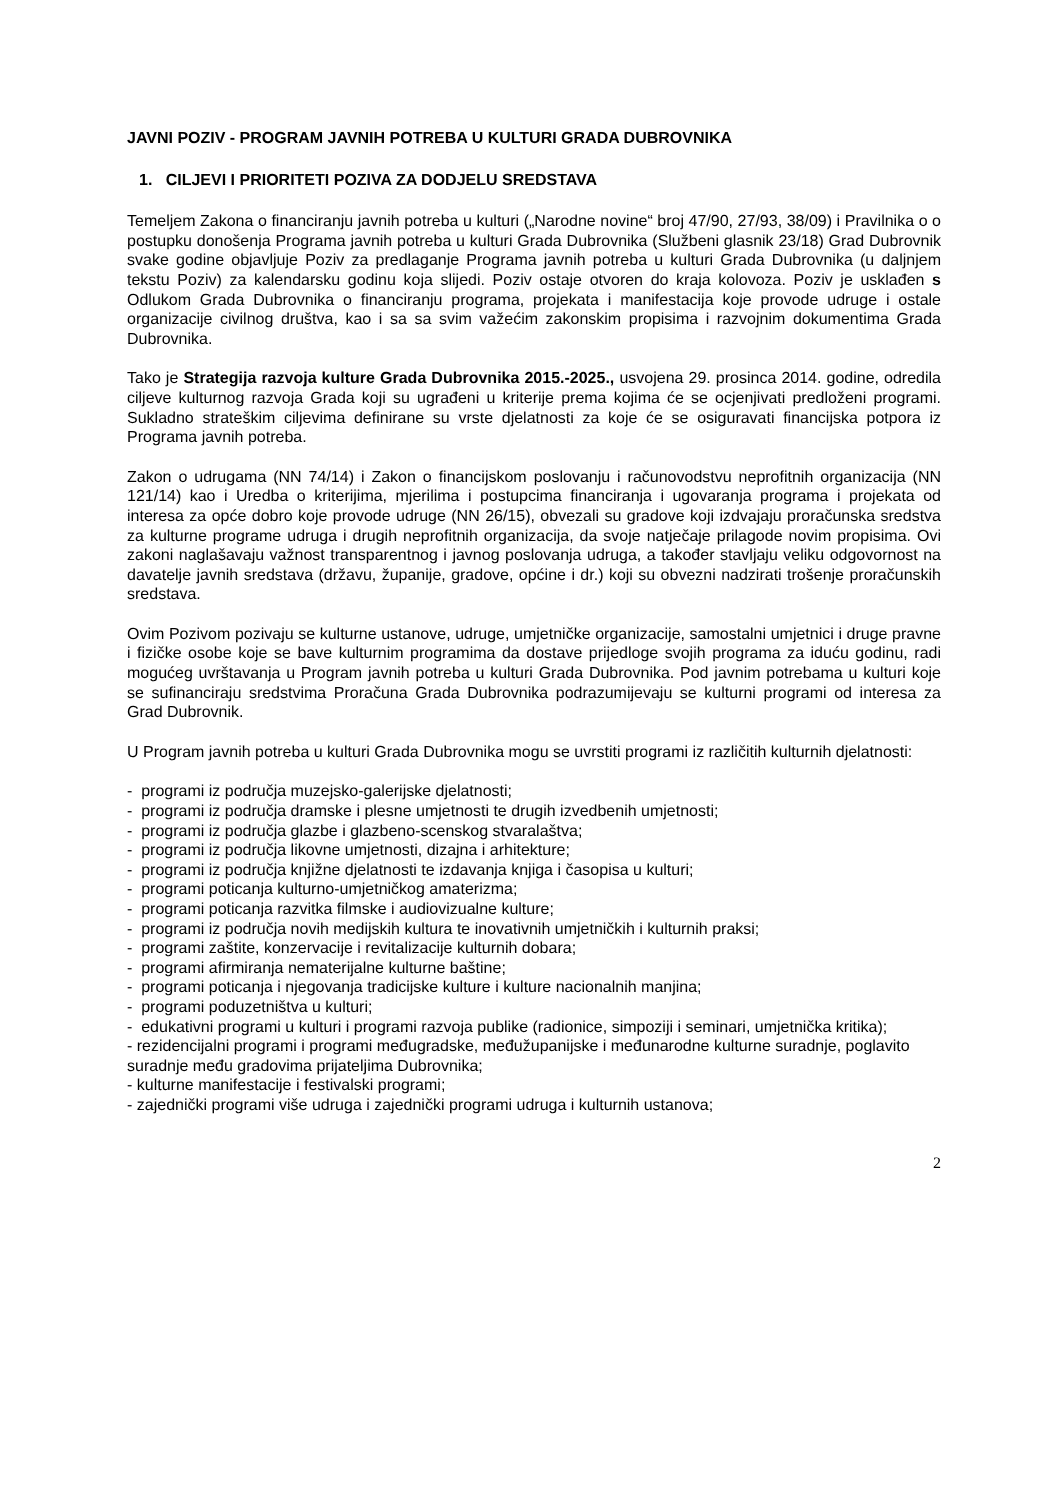JAVNI POZIV - PROGRAM JAVNIH POTREBA U KULTURI GRADA DUBROVNIKA
1. CILJEVI I PRIORITETI POZIVA ZA DODJELU SREDSTAVA
Temeljem Zakona o financiranju javnih potreba u kulturi („Narodne novine“ broj 47/90, 27/93, 38/09) i Pravilnika o o postupku donošenja Programa javnih potreba u kulturi Grada Dubrovnika (Službeni glasnik 23/18) Grad Dubrovnik svake godine objavljuje Poziv za predlaganje Programa javnih potreba u kulturi Grada Dubrovnika (u daljnjem tekstu Poziv) za kalendarsku godinu koja slijedi. Poziv ostaje otvoren do kraja kolovoza. Poziv je usklađen s Odlukom Grada Dubrovnika o financiranju programa, projekata i manifestacija koje provode udruge i ostale organizacije civilnog društva, kao i sa sa svim važećim zakonskim propisima i razvojnim dokumentima Grada Dubrovnika.
Tako je Strategija razvoja kulture Grada Dubrovnika 2015.-2025., usvojena 29. prosinca 2014. godine, odredila ciljeve kulturnog razvoja Grada koji su ugrađeni u kriterije prema kojima će se ocjenjivati predloženi programi. Sukladno strateškim ciljevima definirane su vrste djelatnosti za koje će se osiguravati financijska potpora iz Programa javnih potreba.
Zakon o udrugama (NN 74/14) i Zakon o financijskom poslovanju i računovodstvu neprofitnih organizacija (NN 121/14) kao i Uredba o kriterijima, mjerilima i postupcima financiranja i ugovaranja programa i projekata od interesa za opće dobro koje provode udruge (NN 26/15), obvezali su gradove koji izdvajaju proračunska sredstva za kulturne programe udruga i drugih neprofitnih organizacija, da svoje natječaje prilagode novim propisima. Ovi zakoni naglašavaju važnost transparentnog i javnog poslovanja udruga, a također stavljaju veliku odgovornost na davatelje javnih sredstava (državu, županije, gradove, općine i dr.) koji su obvezni nadzirati trošenje proračunskih sredstava.
Ovim Pozivom pozivaju se kulturne ustanove, udruge, umjetničke organizacije, samostalni umjetnici i druge pravne i fizičke osobe koje se bave kulturnim programima da dostave prijedloge svojih programa za iduću godinu, radi mogućeg uvrštavanja u Program javnih potreba u kulturi Grada Dubrovnika. Pod javnim potrebama u kulturi koje se sufinanciraju sredstvima Proračuna Grada Dubrovnika podrazumijevaju se kulturni programi od interesa za Grad Dubrovnik.
U Program javnih potreba u kulturi Grada Dubrovnika mogu se uvrstiti programi iz različitih kulturnih djelatnosti:
- programi iz područja muzejsko-galerijske djelatnosti;
- programi iz područja dramske i plesne umjetnosti te drugih izvedbenih umjetnosti;
- programi iz područja glazbe i glazbeno-scenskog stvaralaštva;
- programi iz područja likovne umjetnosti, dizajna i arhitekture;
- programi iz područja knjižne djelatnosti te izdavanja knjiga i časopisa u kulturi;
- programi poticanja kulturno-umjetničkog amaterizma;
- programi poticanja razvitka filmske i audiovizualne kulture;
- programi iz područja novih medijskih kultura te inovativnih umjetničkih i kulturnih praksi;
- programi zaštite, konzervacije i revitalizacije kulturnih dobara;
- programi afirmiranja nematerijalne kulturne baštine;
- programi poticanja i njegovanja tradicijske kulture i kulture nacionalnih manjina;
- programi poduzetništva u kulturi;
- edukativni programi u kulturi i programi razvoja publike (radionice, simpoziji i seminari, umjetnička kritika);
- rezidencijalni programi i programi međugradske, međužupanijske i međunarodne kulturne suradnje, poglavito suradnje među gradovima prijateljima Dubrovnika;
- kulturne manifestacije i festivalski programi;
- zajednički programi više udruga i zajednički programi udruga i kulturnih ustanova;
2